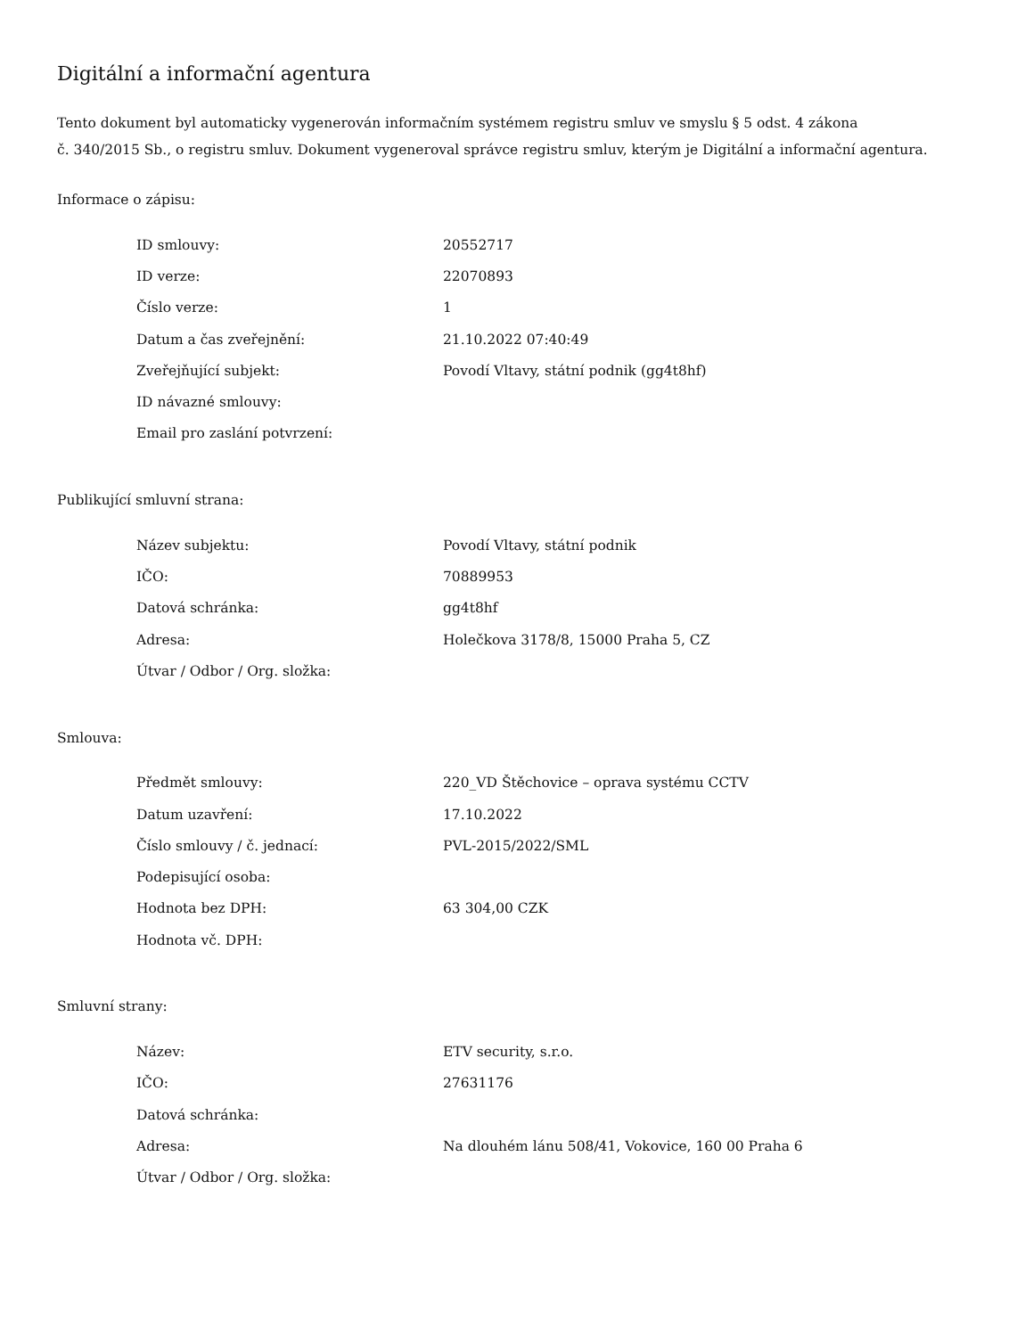Digitální a informační agentura
Tento dokument byl automaticky vygenerován informačním systémem registru smluv ve smyslu § 5 odst. 4 zákona
č. 340/2015 Sb., o registru smluv. Dokument vygeneroval správce registru smluv, kterým je Digitální a informační agentura.
Informace o zápisu:
| ID smlouvy: | 20552717 |
| ID verze: | 22070893 |
| Číslo verze: | 1 |
| Datum a čas zveřejnění: | 21.10.2022 07:40:49 |
| Zveřejňující subjekt: | Povodí Vltavy, státní podnik (gg4t8hf) |
| ID návazné smlouvy: | |
| Email pro zaslání potvrzení: | |
Publikující smluvní strana:
| Název subjektu: | Povodí Vltavy, státní podnik |
| IČO: | 70889953 |
| Datová schránka: | gg4t8hf |
| Adresa: | Holečkova 3178/8, 15000 Praha 5, CZ |
| Útvar / Odbor / Org. složka: | |
Smlouva:
| Předmět smlouvy: | 220_VD Štěchovice – oprava systému CCTV |
| Datum uzavření: | 17.10.2022 |
| Číslo smlouvy / č. jednací: | PVL-2015/2022/SML |
| Podepisující osoba: | |
| Hodnota bez DPH: | 63 304,00 CZK |
| Hodnota vč. DPH: | |
Smluvní strany:
| Název: | ETV security, s.r.o. |
| IČO: | 27631176 |
| Datová schránka: | |
| Adresa: | Na dlouhém lánu 508/41, Vokovice, 160 00 Praha 6 |
| Útvar / Odbor / Org. složka: | |